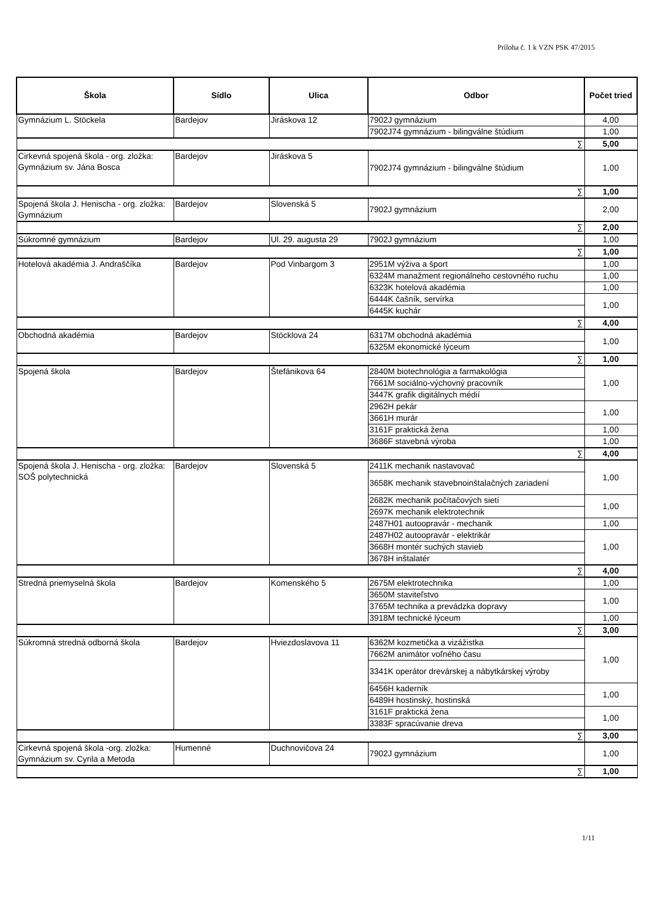Príloha č. 1 k VZN PSK 47/2015
| Škola | Sídlo | Ulica | Odbor | Počet tried |
| --- | --- | --- | --- | --- |
| Gymnázium L. Stöckela | Bardejov | Jiráskova 12 | 7902J gymnázium | 4,00 |
| | | | 7902J74 gymnázium - bilingválne štúdium | 1,00 |
| ∑ | | | | 5,00 |
| Cirkevná spojená škola - org. zložka: Gymnázium sv. Jána Bosca | Bardejov | Jiráskova 5 | 7902J74 gymnázium - bilingválne štúdium | 1,00 |
| ∑ | | | | 1,00 |
| Spojená škola J. Henischa - org. zložka: Gymnázium | Bardejov | Slovenská 5 | 7902J gymnázium | 2,00 |
| ∑ | | | | 2,00 |
| Súkromné gymnázium | Bardejov | Ul. 29. augusta 29 | 7902J gymnázium | 1,00 |
| ∑ | | | | 1,00 |
| Hotelová akadémia J. Andraščíka | Bardejov | Pod Vinbargom 3 | 2951M výživa a šport | 1,00 |
| | | | 6324M manažment regionálneho cestovného ruchu | 1,00 |
| | | | 6323K hotelová akadémia | 1,00 |
| | | | 6444K čašník, servírka | 1,00 |
| | | | 6445K kuchár | |
| ∑ | | | | 4,00 |
| Obchodná akadémia | Bardejov | Stöcklova 24 | 6317M obchodná akadémia | 1,00 |
| | | | 6325M ekonomické lýceum | |
| ∑ | | | | 1,00 |
| Spojená škola | Bardejov | Štefánikova 64 | 2840M biotechnológia a farmakológia | 1,00 |
| | | | 7661M sociálno-výchovný pracovník | |
| | | | 3447K grafik digitálnych médií | |
| | | | 2962H pekár | 1,00 |
| | | | 3661H murár | |
| | | | 3161F praktická žena | 1,00 |
| | | | 3686F stavebná výroba | 1,00 |
| ∑ | | | | 4,00 |
| Spojená škola J. Henischa - org. zložka: SOŠ polytechnická | Bardejov | Slovenská 5 | 2411K mechanik nastavovač | 1,00 |
| | | | 3658K mechanik stavebnoinštalačných zariadení | |
| | | | 2682K mechanik počítačových sietí | 1,00 |
| | | | 2697K mechanik elektrotechnik | |
| | | | 2487H01 autoopravár - mechanik | 1,00 |
| | | | 2487H02 autoopravár - elektrikár | 1,00 |
| | | | 3668H montér suchých stavieb | |
| | | | 3678H inštalatér | |
| ∑ | | | | 4,00 |
| Stredná priemyselná škola | Bardejov | Komenského 5 | 2675M elektrotechnika | 1,00 |
| | | | 3650M staviteľstvo | 1,00 |
| | | | 3765M technika a prevádzka dopravy | |
| | | | 3918M technické lýceum | 1,00 |
| ∑ | | | | 3,00 |
| Súkromná stredná odborná škola | Bardejov | Hviezdoslavova 11 | 6362M kozmetička a vizážistka | 1,00 |
| | | | 7662M animátor voľného času | |
| | | | 3341K operátor drevárskej a nábytkárskej výroby | |
| | | | 6456H kaderník | 1,00 |
| | | | 6489H hostinský, hostinská | |
| | | | 3161F praktická žena | 1,00 |
| | | | 3383F spracúvanie dreva | |
| ∑ | | | | 3,00 |
| Cirkevná spojená škola -org. zložka: Gymnázium sv. Cyrila a Metoda | Humenné | Duchnovičova 24 | 7902J gymnázium | 1,00 |
| ∑ | | | | 1,00 |
1/11